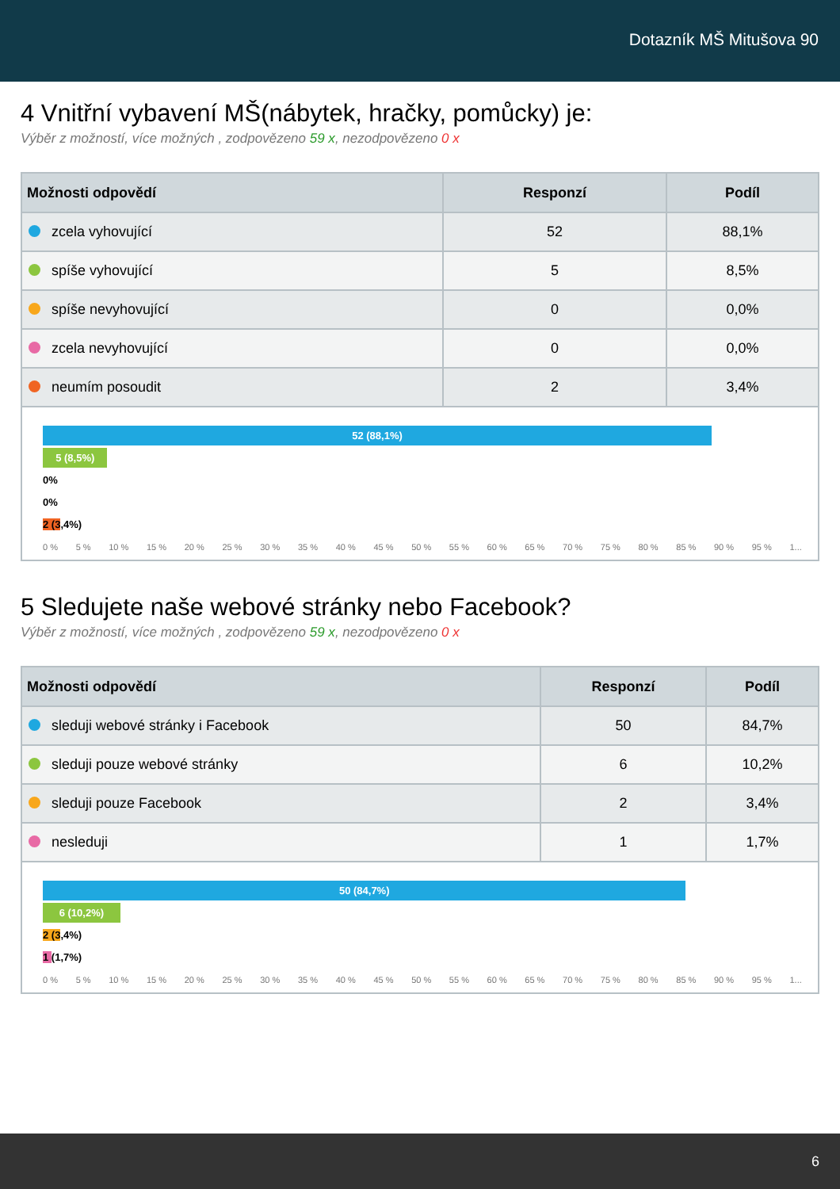Dotazník MŠ Mitušova 90
4 Vnitřní vybavení MŠ(nábytek, hračky, pomůcky) je:
Výběr z možností, více možných , zodpovězeno 59 x, nezodpovězeno 0 x
| Možnosti odpovědí | Responzí | Podíl |
| --- | --- | --- |
| zcela vyhovující | 52 | 88,1% |
| spíše vyhovující | 5 | 8,5% |
| spíše nevyhovující | 0 | 0,0% |
| zcela nevyhovující | 0 | 0,0% |
| neumím posoudit | 2 | 3,4% |
52 (88,1%)
5 (8,5%)
0%
0%
2 (3,4%)
0 % 5 % 10 % 15 % 20 % 25 % 30 % 35 % 40 % 45 % 50 % 55 % 60 % 65 % 70 % 75 % 80 % 85 % 90 % 95 % 1...
5 Sledujete naše webové stránky nebo Facebook?
Výběr z možností, více možných , zodpovězeno 59 x, nezodpovězeno 0 x
| Možnosti odpovědí | Responzí | Podíl |
| --- | --- | --- |
| sleduji webové stránky i Facebook | 50 | 84,7% |
| sleduji pouze webové stránky | 6 | 10,2% |
| sleduji pouze Facebook | 2 | 3,4% |
| nesleduji | 1 | 1,7% |
50 (84,7%)
6 (10,2%)
2 (3,4%)
1 (1,7%)
0 % 5 % 10 % 15 % 20 % 25 % 30 % 35 % 40 % 45 % 50 % 55 % 60 % 65 % 70 % 75 % 80 % 85 % 90 % 95 % 1...
6